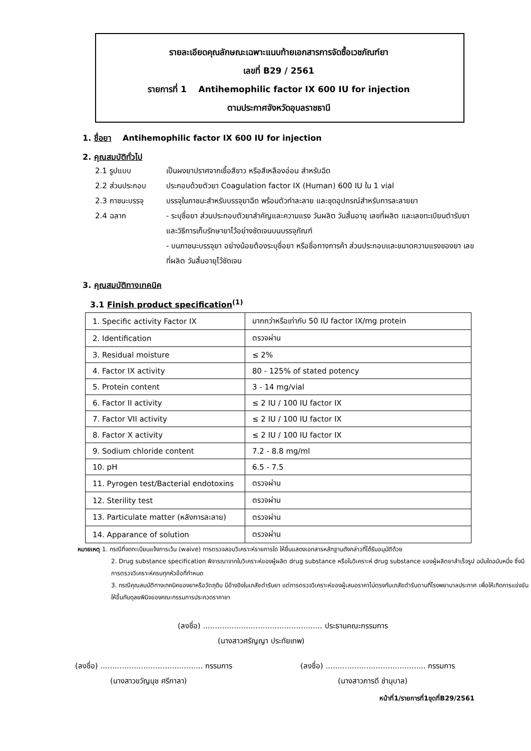รายละเอียดคุณลักษณะเฉพาะแนบท้ายเอกสารการจัดซื้อเวชภัณฑ์ยา
เลขที่ B29 / 2561
รายการที่ 1 Antihemophilic factor IX 600 IU for injection
ตามประกาศจังหวัดอุบลราชธานี
1. ชื่อยา Antihemophilic factor IX 600 IU for injection
2. คุณสมบัติทั่วไป
2.1 รูปแบบ เป็นผงยาปราศจากเชื้อสีขาว หรือสีเหลืองอ่อน สำหรับฉีด
2.2 ส่วนประกอบ ประกอบด้วยตัวยา Coagulation factor IX (Human) 600 IU ใน 1 vial
2.3 ภาชนะบรรจุ บรรจุในภาชนะสำหรับบรรจุยาฉีด พร้อมตัวทำละลาย และชุดอุปกรณ์สำหรับการละลายยา
2.4 ฉลาก - ระบุชื่อยา ส่วนประกอบตัวยาสำคัญและความแรง วันผลิต วันสิ้นอายุ เลขที่ผลิต และเลขทะเบียนตำรับยา และวิธีการเก็บรักษายาไว้อย่างชัดเจนบนบรรจุภัณฑ์
- บนภาชนะบรรจุยา อย่างน้อยต้องระบุชื่อยา หรือชื่อทางการค้า ส่วนประกอบและขนาดความแรงของยา เลขที่ผลิต วันสิ้นอายุไว้ชัดเจน
3. คุณสมบัติทางเทคนิค
3.1 Finish product specification<sup>(1)</sup>
| 1. Specific activity Factor IX | มากกว่าหรือเท่ากับ 50 IU factor IX/mg protein |
| 2. Identification | ตรวจผ่าน |
| 3. Residual moisture | ≤ 2% |
| 4. Factor IX activity | 80 - 125% of stated potency |
| 5. Protein content | 3 - 14 mg/vial |
| 6. Factor II activity | ≤ 2 IU / 100 IU factor IX |
| 7. Factor VII activity | ≤ 2 IU / 100 IU factor IX |
| 8. Factor X activity | ≤ 2 IU / 100 IU factor IX |
| 9. Sodium chloride content | 7.2 - 8.8 mg/ml |
| 10. pH | 6.5 - 7.5 |
| 11. Pyrogen test/Bacterial endotoxins | ตรวจผ่าน |
| 12. Sterility test | ตรวจผ่าน |
| 13. Particulate matter (หลังการละลาย) | ตรวจผ่าน |
| 14. Apparance of solution | ตรวจผ่าน |
หมายเหตุ 1. กรณีที่จดทะเบียนแจ้งการเว้น (waive) การตรวจสอบวิเคราะห์รายการใด ให้ยื่นแสดงเอกสารหลักฐานดังกล่าวที่ได้รับอนุมัติด้วย
2. Drug substance specification พิจารณาจากใบวิเคราะห์ของผู้ผลิต drug substance หรือใบวิเคราะห์ drug substance ของผู้ผลิตยาสำเร็จรูป ฉบับใดฉบับหนึ่ง ซึ่งมีการตรวจวิเคราะห์ครบทุกหัวข้อที่กำหนด
3. กรณีคุณสมบัติทางเทคนิคของยาหรือวัตถุดิบ มีอ้างอิงในเภสัชตำรับยา แต่การตรวจวิเคราะห์ของผู้เสนอราคาไม่ตรงกับเภสัชตำรับตามที่โรงพยาบาลประกาศ เพื่อให้เกิดการแข่งขัน ให้ขึ้นกับดุลยพินิจของคณะกรรมการประกวดราคายา
(ลงชื่อ) .................................................. ประธานคณะกรรมการ
(นางสาวศรัญญา ประทัยเทพ)
(ลงชื่อ) ........................................... กรรมการ
(นางสาวขวัญนุช ศรีกาลา)
(ลงชื่อ) .......................................... กรรมการ
(นางสาวภารดี ชำนุบาล)
หน้าที่1/รายการที่1ชุดที่B29/2561